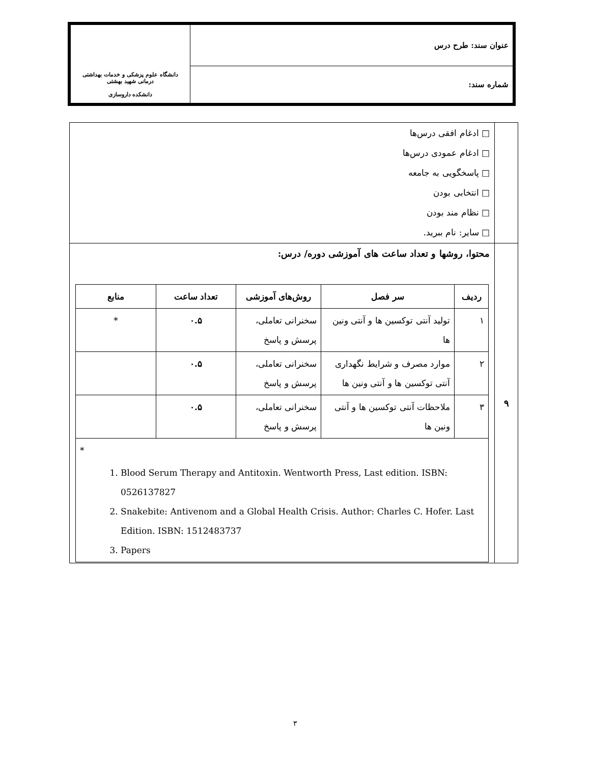| عنوان سند: طرح درس | دانشگاه علوم پزشکی و خدمات بهداشتی درمانی شهید بهشتی دانشکده داروسازی |
| شماره سند: | |
| | □ ادغام افقی درس‌ها □ ادغام عمودی درس‌ها □ پاسخگویی به جامعه □ انتخابی بودن □ نظام مند بودن □ سایر: نام ببرید. |
| ۹ | محتوا، روشها و تعداد ساعت های آموزشی دوره/ درس: / ردیف / سر فصل / روش‌های آموزشی / تعداد ساعت / منابع / / --- / --- / --- / --- / --- / / ۱ / تولید آنتی توکسین ها و آنتی ونین ها / سخنرانی تعاملی، پرسش و پاسخ / ۰.۵ / * / / ۲ / موارد مصرف و شرایط نگهداری آنتی توکسین ها و آنتی ونین ها / سخنرانی تعاملی، پرسش و پاسخ / ۰.۵ / / / ۳ / ملاحظات آنتی توکسین ها و آنتی ونین ها / سخنرانی تعاملی، پرسش و پاسخ / ۰.۵ / / / * 1. Blood Serum Therapy and Antitoxin. Wentworth Press, Last edition. ISBN: 0526137827 2. Snakebite: Antivenom and a Global Health Crisis. Author: Charles C. Hofer. Last Edition. ISBN: 1512483737 3. Papers / / / / / |
۳